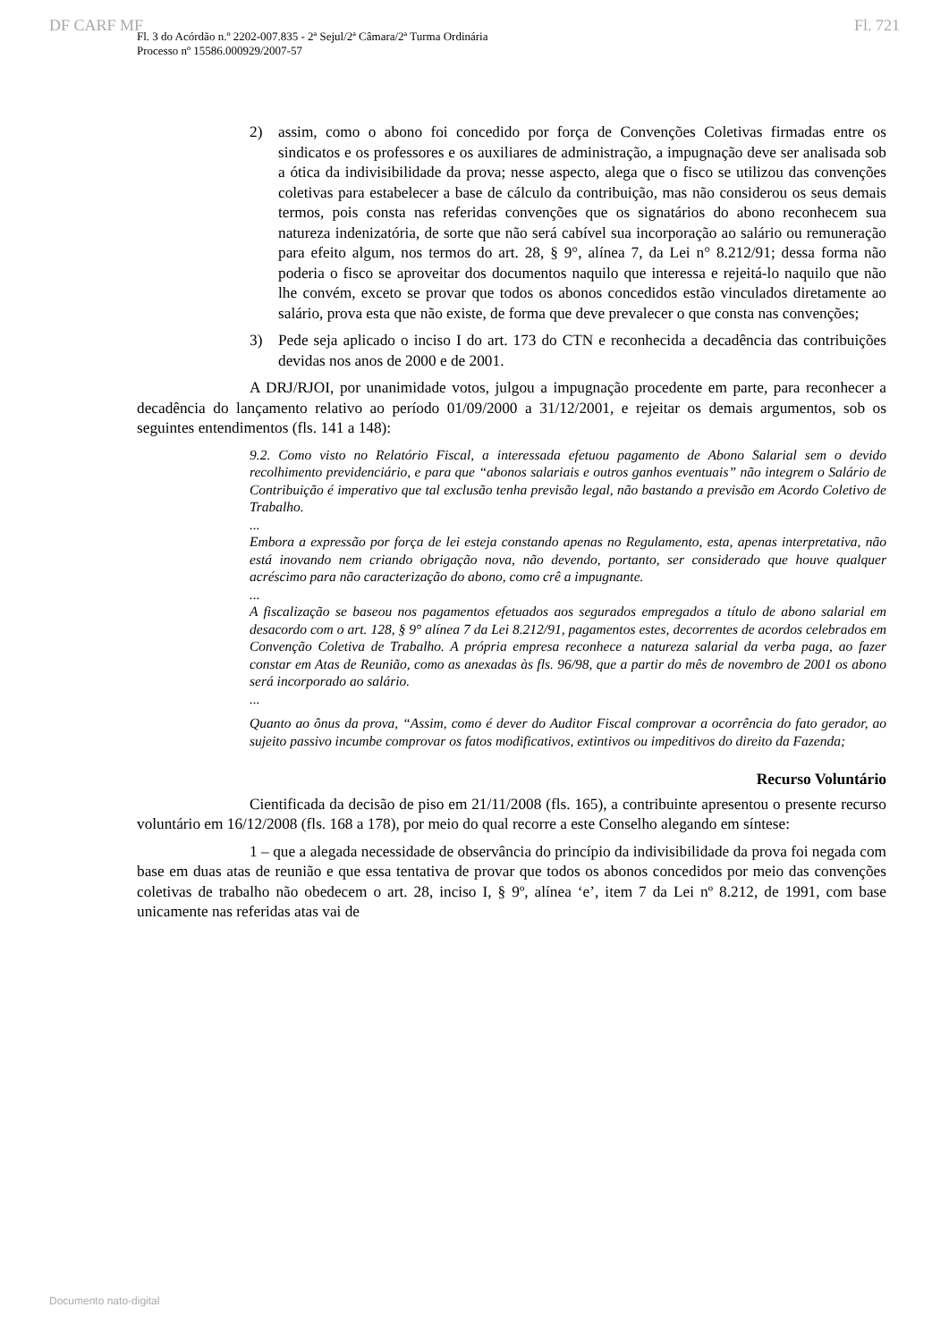DF CARF MF Fl. 721
Fl. 3 do Acórdão n.º 2202-007.835 - 2ª Sejul/2ª Câmara/2ª Turma Ordinária
Processo nº 15586.000929/2007-57
2) assim, como o abono foi concedido por força de Convenções Coletivas firmadas entre os sindicatos e os professores e os auxiliares de administração, a impugnação deve ser analisada sob a ótica da indivisibilidade da prova; nesse aspecto, alega que o fisco se utilizou das convenções coletivas para estabelecer a base de cálculo da contribuição, mas não considerou os seus demais termos, pois consta nas referidas convenções que os signatários do abono reconhecem sua natureza indenizatória, de sorte que não será cabível sua incorporação ao salário ou remuneração para efeito algum, nos termos do art. 28, § 9°, alínea 7, da Lei n° 8.212/91; dessa forma não poderia o fisco se aproveitar dos documentos naquilo que interessa e rejeitá-lo naquilo que não lhe convém, exceto se provar que todos os abonos concedidos estão vinculados diretamente ao salário, prova esta que não existe, de forma que deve prevalecer o que consta nas convenções;
3) Pede seja aplicado o inciso I do art. 173 do CTN e reconhecida a decadência das contribuições devidas nos anos de 2000 e de 2001.
A DRJ/RJOI, por unanimidade votos, julgou a impugnação procedente em parte, para reconhecer a decadência do lançamento relativo ao período 01/09/2000 a 31/12/2001, e rejeitar os demais argumentos, sob os seguintes entendimentos (fls. 141 a 148):
9.2. Como visto no Relatório Fiscal, a interessada efetuou pagamento de Abono Salarial sem o devido recolhimento previdenciário, e para que “abonos salariais e outros ganhos eventuais” não integrem o Salário de Contribuição é imperativo que tal exclusão tenha previsão legal, não bastando a previsão em Acordo Coletivo de Trabalho.
...
Embora a expressão por força de lei esteja constando apenas no Regulamento, esta, apenas interpretativa, não está inovando nem criando obrigação nova, não devendo, portanto, ser considerado que houve qualquer acréscimo para não caracterização do abono, como crê a impugnante.
...
A fiscalização se baseou nos pagamentos efetuados aos segurados empregados a título de abono salarial em desacordo com o art. 128, § 9° alínea 7 da Lei 8.212/91, pagamentos estes, decorrentes de acordos celebrados em Convenção Coletiva de Trabalho. A própria empresa reconhece a natureza salarial da verba paga, ao fazer constar em Atas de Reunião, como as anexadas às fls. 96/98, que a partir do mês de novembro de 2001 os abono será incorporado ao salário.
...
Quanto ao ônus da prova, “Assim, como é dever do Auditor Fiscal comprovar a ocorrência do fato gerador, ao sujeito passivo incumbe comprovar os fatos modificativos, extintivos ou impeditivos do direito da Fazenda;
Recurso Voluntário
Cientificada da decisão de piso em 21/11/2008 (fls. 165), a contribuinte apresentou o presente recurso voluntário em 16/12/2008 (fls. 168 a 178), por meio do qual recorre a este Conselho alegando em síntese:
1 – que a alegada necessidade de observância do princípio da indivisibilidade da prova foi negada com base em duas atas de reunião e que essa tentativa de provar que todos os abonos concedidos por meio das convenções coletivas de trabalho não obedecem o art. 28, inciso I, § 9º, alínea ‘e’, item 7 da Lei nº 8.212, de 1991, com base unicamente nas referidas atas vai de
Documento nato-digital